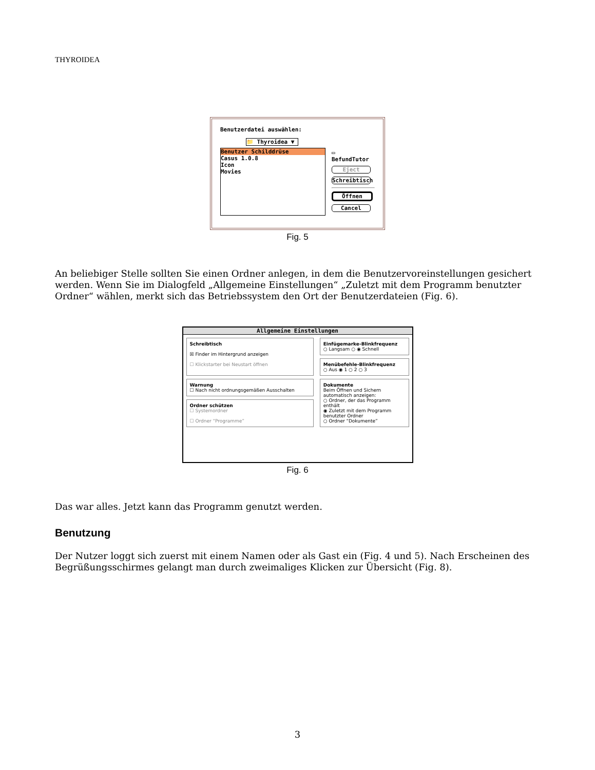THYROIDEA
Benutzerdatei auswählen:
📁 Thyroidea ▼
Benutzer Schilddrüse
Casus 1.0.8
Icon
Movies
▭ BefundTutor
Eject
Schreibtisch
Öffnen
Cancel
Fig. 5
An beliebiger Stelle sollten Sie einen Ordner anlegen, in dem die Benutzervoreinstellungen gesichert werden. Wenn Sie im Dialogfeld „Allgemeine Einstellungen“ „Zuletzt mit dem Programm benutzter Ordner“ wählen, merkt sich das Betriebssystem den Ort der Benutzerdateien (Fig. 6).
Allgemeine Einstellungen
Schreibtisch
☒ Finder im Hintergrund anzeigen
☐ Klickstarter bei Neustart öffnen
Warnung
☐ Nach nicht ordnungsgemäßen Ausschalten
Ordner schützen
☐ Systemordner
☐ Ordner “Programme”
Einfügemarke-Blinkfrequenz
○ Langsam ○ ◉ Schnell
Menübefehle-Blinkfrequenz
○ Aus ◉ 1 ○ 2 ○ 3
Dokumente
Beim Öffnen und Sichern automatisch anzeigen:
○ Ordner, der das Programm enthält
◉ Zuletzt mit dem Programm benutzter Ordner
○ Ordner “Dokumente”
Fig. 6
Das war alles. Jetzt kann das Programm genutzt werden.
Benutzung
Der Nutzer loggt sich zuerst mit einem Namen oder als Gast ein (Fig. 4 und 5). Nach Erscheinen des Begrüßungsschirmes gelangt man durch zweimaliges Klicken zur Übersicht (Fig. 8).
3